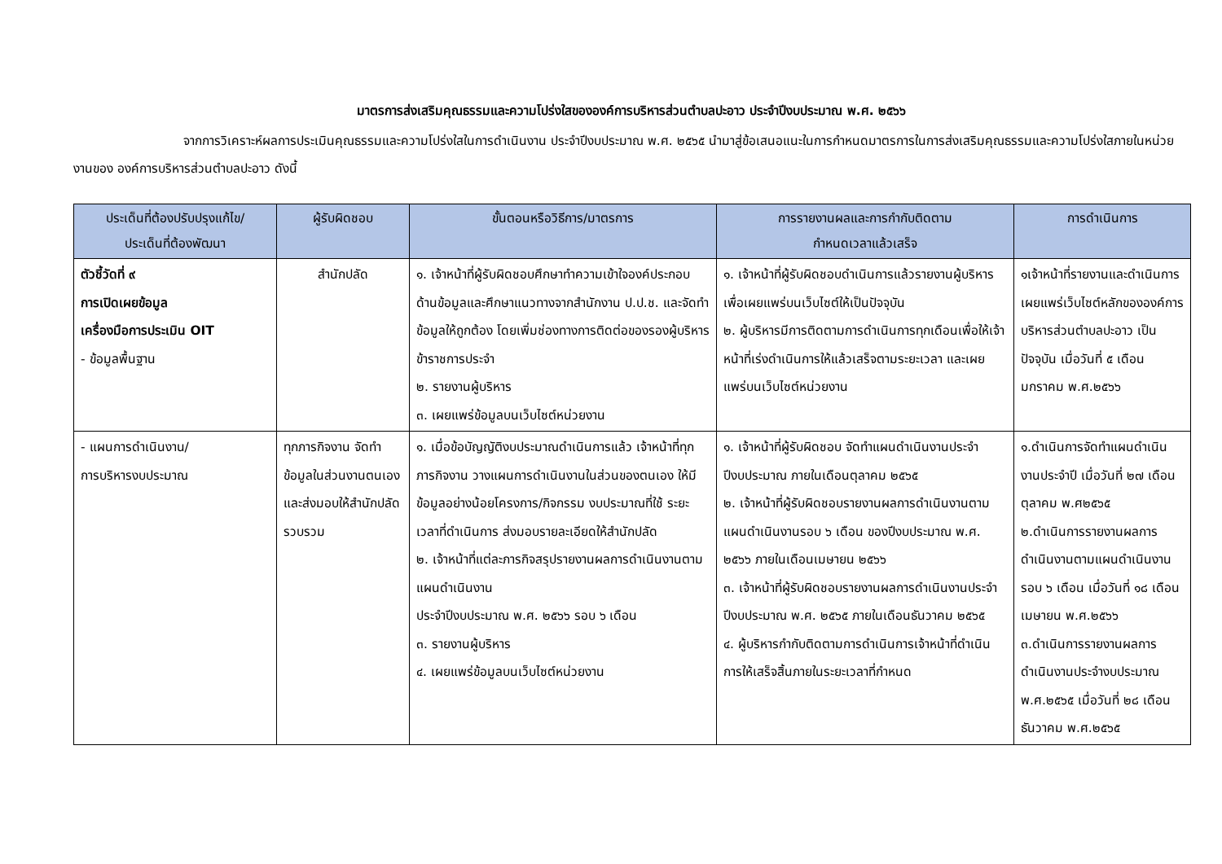มาตรการส่งเสริมคุณธรรมและความโปร่งใสขององค์การบริหารส่วนตำบลปะอาว ประจำปีงบประมาณ พ.ศ. ๒๕๖๖
จากการวิเคราะห์ผลการประเมินคุณธรรมและความโปร่งใสในการดำเนินงาน ประจำปีงบประมาณ พ.ศ. ๒๕๖๕ นำมาสู่ข้อเสนอแนะในการกำหนดมาตรการในการส่งเสริมคุณธรรมและความโปร่งใสภายในหน่วยงานของ องค์การบริหารส่วนตำบลปะอาว ดังนี้
| ประเด็นที่ต้องปรับปรุงแก้ไข/ ประเด็นที่ต้องพัฒนา | ผู้รับผิดชอบ | ขั้นตอนหรือวิธีการ/มาตรการ | การรายงานผลและการกำกับติดตาม กำหนดเวลาแล้วเสร็จ | การดำเนินการ |
| --- | --- | --- | --- | --- |
| ตัวชี้วัดที่ ๙ การเปิดเผยข้อมูล เครื่องมือการประเมิน OIT - ข้อมูลพื้นฐาน | สำนักปลัด | ๑. เจ้าหน้าที่ผู้รับผิดชอบศึกษาทำความเข้าใจองค์ประกอบด้านข้อมูลและศึกษาแนวทางจากสำนักงาน ป.ป.ช. และจัดทำข้อมูลให้ถูกต้อง โดยเพิ่มช่องทางการติดต่อของรองผู้บริหาร ข้าราชการประจำ ๒. รายงานผู้บริหาร ๓. เผยแพร่ข้อมูลบนเว็บไซต์หน่วยงาน | ๑. เจ้าหน้าที่ผู้รับผิดชอบดำเนินการแล้วรายงานผู้บริหาร เพื่อเผยแพร่บนเว็บไซต์ให้เป็นปัจจุบัน ๒. ผู้บริหารมีการติดตามการดำเนินการทุกเดือนเพื่อให้เจ้าหน้าที่เร่งดำเนินการให้แล้วเสร็จตามระยะเวลา และเผยแพร่บนเว็บไซต์หน่วยงาน | ๑เจ้าหน้าที่รายงานและดำเนินการเผยแพร่เว็บไซต์หลักขององค์การบริหารส่วนตำบลปะอาว เป็นปัจจุบัน เมื่อวันที่ ๕ เดือนมกราคม พ.ศ.๒๕๖๖ |
| - แผนการดำเนินงาน/ การบริหารงบประมาณ | ทุกภารกิจงาน จัดทำข้อมูลในส่วนงานตนเองและส่งมอบให้สำนักปลัดรวบรวม | ๑. เมื่อข้อบัญญัติงบประมาณดำเนินการแล้ว เจ้าหน้าที่ทุกภารกิจงาน วางแผนการดำเนินงานในส่วนของตนเอง ให้มีข้อมูลอย่างน้อยโครงการ/กิจกรรม งบประมาณที่ใช้ ระยะเวลาที่ดำเนินการ ส่งมอบรายละเอียดให้สำนักปลัด ๒. เจ้าหน้าที่แต่ละภารกิจสรุปรายงานผลการดำเนินงานตามแผนดำเนินงาน ประจำปีงบประมาณ พ.ศ. ๒๕๖๖ รอบ ๖ เดือน ๓. รายงานผู้บริหาร ๔. เผยแพร่ข้อมูลบนเว็บไซต์หน่วยงาน | ๑. เจ้าหน้าที่ผู้รับผิดชอบ จัดทำแผนดำเนินงานประจำปีงบประมาณ ภายในเดือนตุลาคม ๒๕๖๕ ๒. เจ้าหน้าที่ผู้รับผิดชอบรายงานผลการดำเนินงานตามแผนดำเนินงานรอบ ๖ เดือน ของปีงบประมาณ พ.ศ. ๒๕๖๖ ภายในเดือนเมษายน ๒๕๖๖ ๓. เจ้าหน้าที่ผู้รับผิดชอบรายงานผลการดำเนินงานประจำปีงบประมาณ พ.ศ. ๒๕๖๕ ภายในเดือนธันวาคม ๒๕๖๕ ๔. ผู้บริหารกำกับติดตามการดำเนินการเจ้าหน้าที่ดำเนินการให้เสร็จสิ้นภายในระยะเวลาที่กำหนด | ๑.ดำเนินการจัดทำแผนดำเนินงานประจำปี เมื่อวันที่ ๒๗ เดือนตุลาคม พ.ศ๒๕๖๕ ๒.ดำเนินการรายงานผลการดำเนินงานตามแผนดำเนินงานรอบ ๖ เดือน เมื่อวันที่ ๑๘ เดือน เมษายน พ.ศ.๒๕๖๖ ๓.ดำเนินการรายงานผลการดำเนินงานประจำงบประมาณ พ.ศ.๒๕๖๕ เมื่อวันที่ ๒๘ เดือน ธันวาคม พ.ศ.๒๕๖๕ |